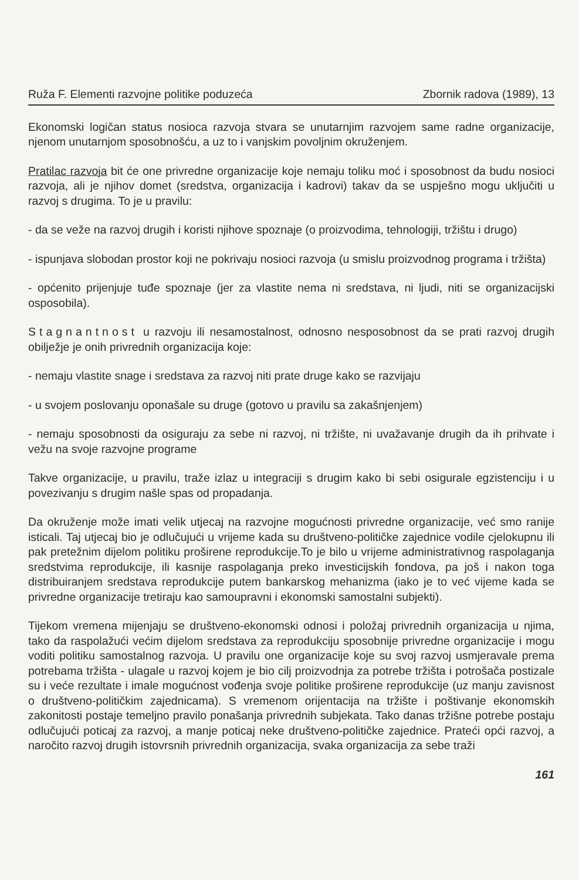Ruža F. Elementi razvojne politike poduzeća Zbornik radova (1989), 13
Ekonomski logičan status nosioca razvoja stvara se unutarnjim razvojem same radne organizacije, njenom unutarnjom sposobnošću, a uz to i vanjskim povoljnim okruženjem.
Pratilac razvoja bit će one privredne organizacije koje nemaju toliku moć i sposobnost da budu nosioci razvoja, ali je njihov domet (sredstva, organizacija i kadrovi) takav da se uspješno mogu uključiti u razvoj s drugima. To je u pravilu:
- da se veže na razvoj drugih i koristi njihove spoznaje (o proizvodima, tehnologiji, tržištu i drugo)
- ispunjava slobodan prostor koji ne pokrivaju nosioci razvoja (u smislu proizvodnog programa i tržišta)
- općenito prijenjuje tuđe spoznaje (jer za vlastite nema ni sredstava, ni ljudi, niti se organizacijski osposobila).
Stagnantnost u razvoju ili nesamostalnost, odnosno nesposobnost da se prati razvoj drugih obilježje je onih privrednih organizacija koje:
- nemaju vlastite snage i sredstava za razvoj niti prate druge kako se razvijaju
- u svojem poslovanju oponašale su druge (gotovo u pravilu sa zakašnjenjem)
- nemaju sposobnosti da osiguraju za sebe ni razvoj, ni tržište, ni uvažavanje drugih da ih prihvate i vežu na svoje razvojne programe
Takve organizacije, u pravilu, traže izlaz u integraciji s drugim kako bi sebi osigurale egzistenciju i u povezivanju s drugim našle spas od propadanja.
Da okruženje može imati velik utjecaj na razvojne mogućnosti privredne organizacije, već smo ranije isticali. Taj utjecaj bio je odlučujući u vrijeme kada su društveno-političke zajednice vodile cjelokupnu ili pak pretežnim dijelom politiku proširene reprodukcije.To je bilo u vrijeme administrativnog raspolaganja sredstvima reprodukcije, ili kasnije raspolaganja preko investicijskih fondova, pa još i nakon toga distribuiranjem sredstava reprodukcije putem bankarskog mehanizma (iako je to već vijeme kada se privredne organizacije tretiraju kao samoupravni i ekonomski samostalni subjekti).
Tijekom vremena mijenjaju se društveno-ekonomski odnosi i položaj privrednih organizacija u njima, tako da raspolažući većim dijelom sredstava za reprodukciju sposobnije privredne organizacije i mogu voditi politiku samostalnog razvoja. U pravilu one organizacije koje su svoj razvoj usmjeravale prema potrebama tržišta - ulagale u razvoj kojem je bio cilj proizvodnja za potrebe tržišta i potrošača postizale su i veće rezultate i imale mogućnost vođenja svoje politike proširene reprodukcije (uz manju zavisnost o društveno-političkim zajednicama). S vremenom orijentacija na tržište i poštivanje ekonomskih zakonitosti postaje temeljno pravilo ponašanja privrednih subjekata. Tako danas tržišne potrebe postaju odlučujući poticaj za razvoj, a manje poticaj neke društveno-političke zajednice. Prateći opći razvoj, a naročito razvoj drugih istovrsnih privrednih organizacija, svaka organizacija za sebe traži
161